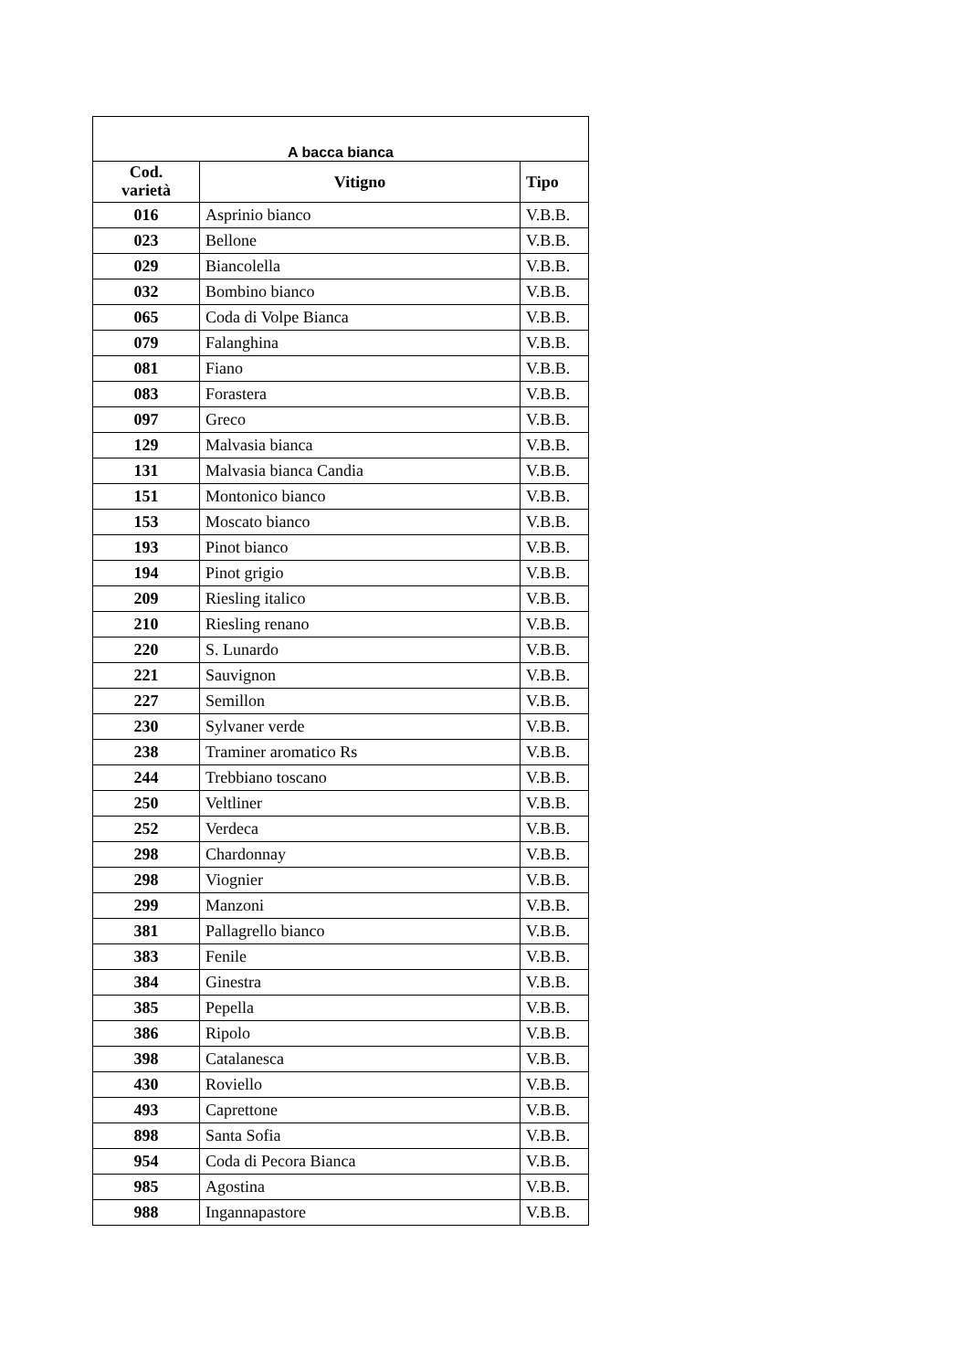| A bacca bianca | | |
| --- | --- | --- |
| Cod. varietà | Vitigno | Tipo |
| 016 | Asprinio bianco | V.B.B. |
| 023 | Bellone | V.B.B. |
| 029 | Biancolella | V.B.B. |
| 032 | Bombino bianco | V.B.B. |
| 065 | Coda di Volpe Bianca | V.B.B. |
| 079 | Falanghina | V.B.B. |
| 081 | Fiano | V.B.B. |
| 083 | Forastera | V.B.B. |
| 097 | Greco | V.B.B. |
| 129 | Malvasia bianca | V.B.B. |
| 131 | Malvasia bianca Candia | V.B.B. |
| 151 | Montonico bianco | V.B.B. |
| 153 | Moscato bianco | V.B.B. |
| 193 | Pinot bianco | V.B.B. |
| 194 | Pinot grigio | V.B.B. |
| 209 | Riesling italico | V.B.B. |
| 210 | Riesling renano | V.B.B. |
| 220 | S. Lunardo | V.B.B. |
| 221 | Sauvignon | V.B.B. |
| 227 | Semillon | V.B.B. |
| 230 | Sylvaner verde | V.B.B. |
| 238 | Traminer aromatico Rs | V.B.B. |
| 244 | Trebbiano toscano | V.B.B. |
| 250 | Veltliner | V.B.B. |
| 252 | Verdeca | V.B.B. |
| 298 | Chardonnay | V.B.B. |
| 298 | Viognier | V.B.B. |
| 299 | Manzoni | V.B.B. |
| 381 | Pallagrello bianco | V.B.B. |
| 383 | Fenile | V.B.B. |
| 384 | Ginestra | V.B.B. |
| 385 | Pepella | V.B.B. |
| 386 | Ripolo | V.B.B. |
| 398 | Catalanesca | V.B.B. |
| 430 | Roviello | V.B.B. |
| 493 | Caprettone | V.B.B. |
| 898 | Santa Sofia | V.B.B. |
| 954 | Coda di Pecora Bianca | V.B.B. |
| 985 | Agostina | V.B.B. |
| 988 | Ingannapastore | V.B.B. |